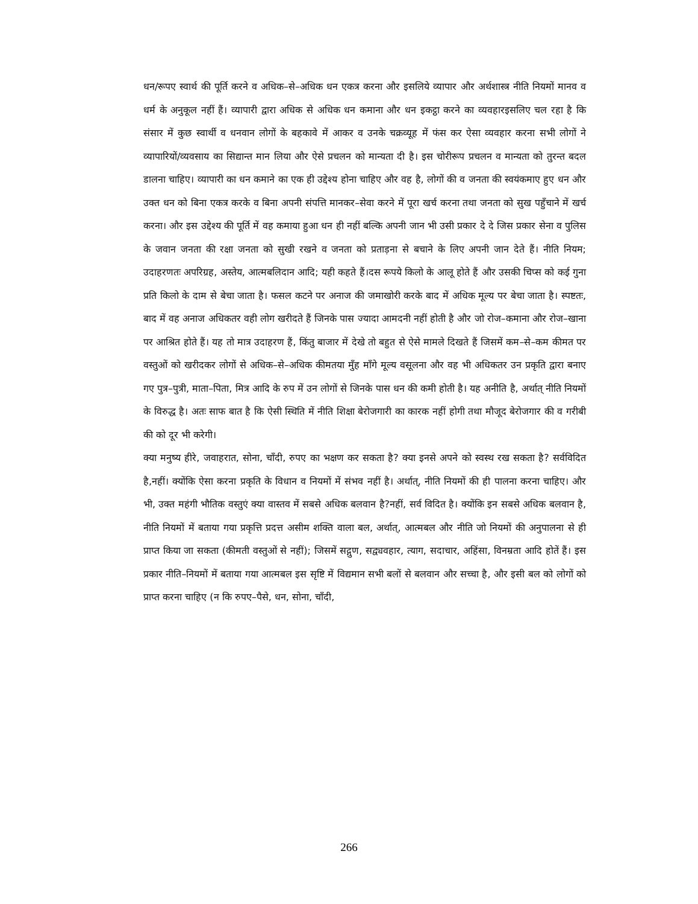धन/रूपए स्वार्थ की पूर्ति करने व अधिक–से–अधिक धन एकत्र करना और इसलिये व्यापार और अर्थशास्त्र नीति नियमों मानव व धर्म के अनुकूल नहीं हैं। व्यापारी द्वारा अधिक से अधिक धन कमाना और धन इकट्ठा करने का व्यवहारइसलिए चल रहा है कि संसार में कुछ स्वार्थी व धनवान लोगों के बहकावे में आकर व उनके चक्रव्यूह में फंस कर ऐसा व्यवहार करना सभी लोगों ने व्यापारियों/व्यवसाय का सिद्यान्त मान लिया और ऐसे प्रचलन को मान्यता दी है। इस चोरीरूप प्रचलन व मान्यता को तुरन्त बदल डालना चाहिए। व्यापारी का धन कमाने का एक ही उद्देश्य होना चाहिए और वह है, लोगों की व जनता की स्वयंकमाए हुए धन और उक्त धन को बिना एकत्र करके व बिना अपनी संपत्ति मानकर–सेवा करने में पूरा खर्च करना तथा जनता को सुख पहुँचाने में खर्च करना। और इस उद्देश्य की पूर्ति में वह कमाया हुआ धन ही नहीं बल्कि अपनी जान भी उसी प्रकार दे दे जिस प्रकार सेना व पुलिस के जवान जनता की रक्षा जनता को सुखी रखने व जनता को प्रताड़ना से बचाने के लिए अपनी जान देते हैं। नीति नियम; उदाहरणतः अपरिग्रह, अस्तेय, आत्मबलिदान आदि; यही कहते हैं।दस रूपये किलो के आलू होते हैं और उसकी चिप्स को कई गुना प्रति किलो के दाम से बेचा जाता है। फसल कटने पर अनाज की जमाखोरी करके बाद में अधिक मूल्य पर बेचा जाता है। स्पष्टतः, बाद में वह अनाज अधिकतर वही लोग खरीदते हैं जिनके पास ज्यादा आमदनी नहीं होती है और जो रोज–कमाना और रोज–खाना पर आश्रित होते हैं। यह तो मात्र उदाहरण हैं, किंतु बाजार में देखे तो बहुत से ऐसे मामले दिखते हैं जिसमें कम–से–कम कीमत पर वस्तुओं को खरीदकर लोगों से अधिक–से–अधिक कीमतया मुँह माँगे मूल्य वसूलना और वह भी अधिकतर उन प्रकृति द्वारा बनाए गए पुत्र–पुत्री, माता–पिता, मित्र आदि के रुप में उन लोगों से जिनके पास धन की कमी होती है। यह अनीति है, अर्थात् नीति नियमों के विरुद्ध है। अतः साफ बात है कि ऐसी स्थिति में नीति शिक्षा बेरोजगारी का कारक नहीं होगी तथा मौजूद बेरोजगार की व गरीबी की को दूर भी करेगी।
क्या मनुष्य हीरे, जवाहरात, सोना, चाँदी, रुपए का भक्षण कर सकता है? क्या इनसे अपने को स्वस्थ रख सकता है? सर्वविदित है,नहीं। क्योंकि ऐसा करना प्रकृति के विधान व नियमों में संभव नहीं है। अर्थात्, नीति नियमों की ही पालना करना चाहिए। और भी, उक्त महंगी भौतिक वस्तुएं क्या वास्तव में सबसे अधिक बलवान है?नहीं, सर्व विदित है। क्योंकि इन सबसे अधिक बलवान है, नीति नियमों में बताया गया प्रकृत्ति प्रदत्त असीम शक्ति वाला बल, अर्थात्, आत्मबल और नीति जो नियमों की अनुपालना से ही प्राप्त किया जा सकता (कीमती वस्तुओं से नहीं); जिसमें सद्गुण, सद्व्यवहार, त्याग, सदाचार, अहिंसा, विनम्रता आदि होतें हैं। इस प्रकार नीति–नियमों में बताया गया आत्मबल इस सृष्टि में विद्यमान सभी बलों से बलवान और सच्चा है, और इसी बल को लोगों को प्राप्त करना चाहिए (न कि रुपए–पैसे, धन, सोना, चाँदी,
266